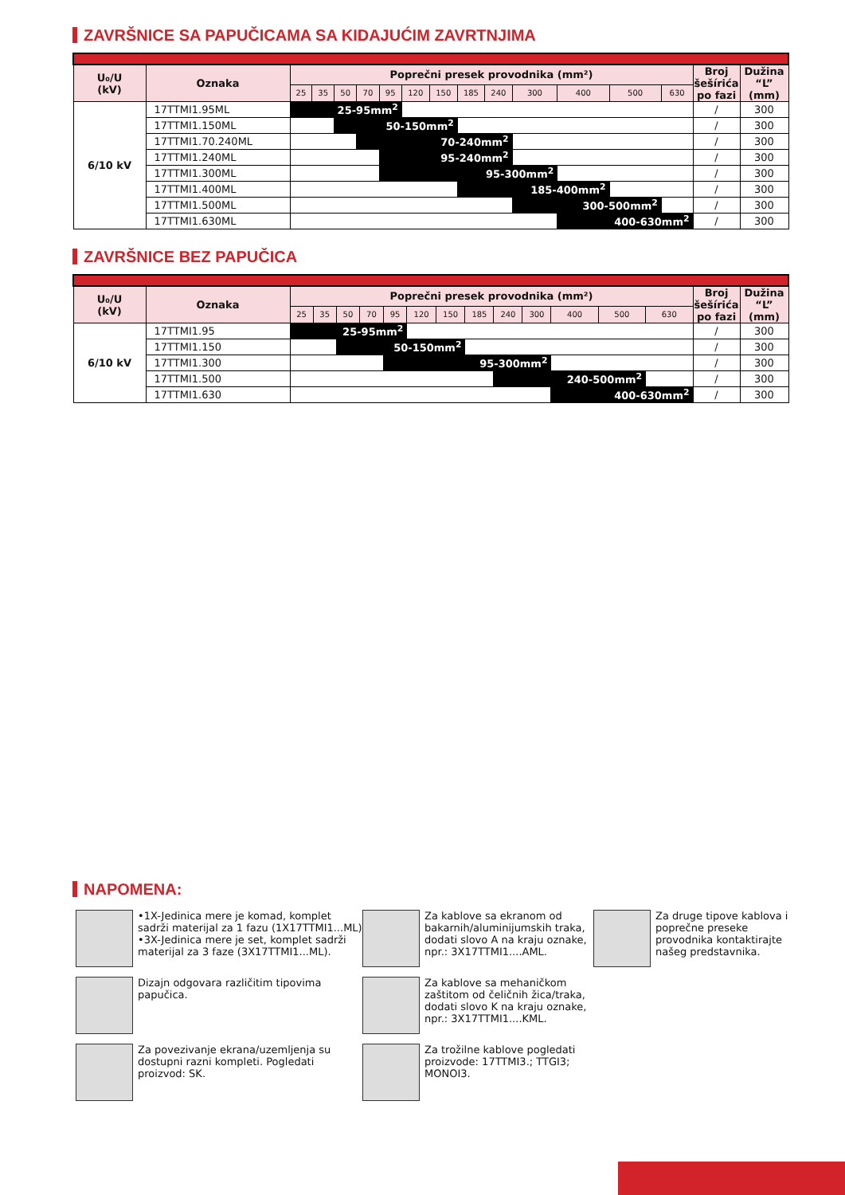ZAVRŠNICE SA PAPUČICAMA SA KIDAJUĆIM ZAVRTNJIMA
| U₀/U (kV) | Oznaka | Poprečni presek provodnika (mm²) | | | | | | | | | | | | | Broj šešírića po fazi | Dužina “L” (mm) |
| --- | --- | --- | --- | --- | --- | --- | --- | --- | --- | --- | --- | --- | --- | --- | --- | --- |
| | | 25 | 35 | 50 | 70 | 95 | 120 | 150 | 185 | 240 | 300 | 400 | 500 | 630 | | |
| 6/10 kV | 17TTMI1.95ML | 25-95mm<sup>2</sup> | | | | | | | | | | | | | / | 300 |
| | 17TTMI1.150ML | | | 50-150mm<sup>2</sup> | | | | | | | | | | | / | 300 |
| | 17TTMI1.70.240ML | | | | 70-240mm<sup>2</sup> | | | | | | | | | | / | 300 |
| | 17TTMI1.240ML | | | | | 95-240mm<sup>2</sup> | | | | | | | | | / | 300 |
| | 17TTMI1.300ML | | | | | 95-300mm<sup>2</sup> | | | | | | | | | / | 300 |
| | 17TTMI1.400ML | | | | | | | | 185-400mm<sup>2</sup> | | | | | | / | 300 |
| | 17TTMI1.500ML | | | | | | | | | | 300-500mm<sup>2</sup> | | | | / | 300 |
| | 17TTMI1.630ML | | | | | | | | | | | 400-630mm<sup>2</sup> | | | / | 300 |
ZAVRŠNICE BEZ PAPUČICA
| U₀/U (kV) | Oznaka | Poprečni presek provodnika (mm²) | | | | | | | | | | | | | Broj šešírića po fazi | Dužina “L” (mm) |
| --- | --- | --- | --- | --- | --- | --- | --- | --- | --- | --- | --- | --- | --- | --- | --- | --- |
| | | 25 | 35 | 50 | 70 | 95 | 120 | 150 | 185 | 240 | 300 | 400 | 500 | 630 | | |
| 6/10 kV | 17TTMI1.95 | 25-95mm<sup>2</sup> | | | | | | | | | | | | | / | 300 |
| | 17TTMI1.150 | | | 50-150mm<sup>2</sup> | | | | | | | | | | | / | 300 |
| | 17TTMI1.300 | | | | | 95-300mm<sup>2</sup> | | | | | | | | | / | 300 |
| | 17TTMI1.500 | | | | | | | | | 240-500mm<sup>2</sup> | | | | | / | 300 |
| | 17TTMI1.630 | | | | | | | | | | | 400-630mm<sup>2</sup> | | | / | 300 |
NAPOMENA:
•1X-Jedinica mere je komad, komplet sadrži materijal za 1 fazu (1X17TTMI1...ML)
•3X-Jedinica mere je set, komplet sadrži materijal za 3 faze (3X17TTMI1...ML).
Za kablove sa ekranom od bakarnih/aluminijumskih traka, dodati slovo A na kraju oznake, npr.: 3X17TTMI1....AML.
Za druge tipove kablova i poprečne preseke provodnika kontaktirajte našeg predstavnika.
Dizajn odgovara različitim tipovima papučica.
Za kablove sa mehaničkom zaštitom od čeličnih žica/traka, dodati slovo K na kraju oznake, npr.: 3X17TTMI1....KML.
Za povezivanje ekrana/uzemljenja su dostupni razni kompleti. Pogledati proizvod: SK.
Za trožilne kablove pogledati proizvode: 17TTMI3.; TTGI3; MONOI3.